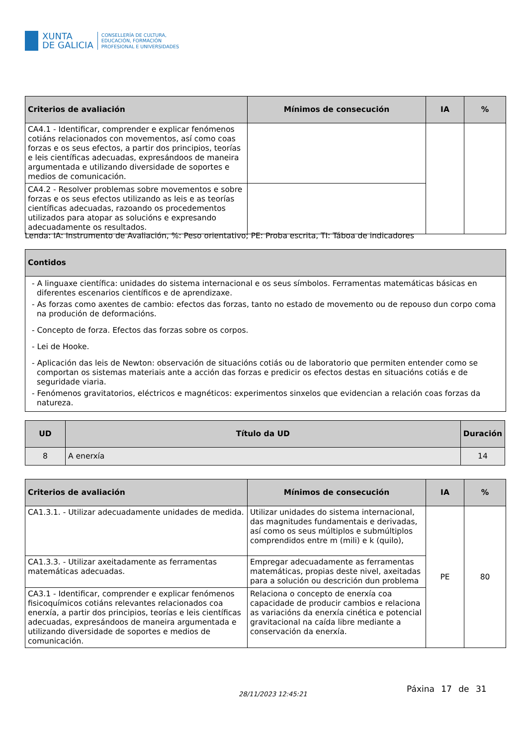XUNTA
DE GALICIA
CONSELLERÍA DE CULTURA,
EDUCACIÓN, FORMACIÓN
PROFESIONAL E UNIVERSIDADES
| Criterios de avaliación | Mínimos de consecución | IA | % |
| --- | --- | --- | --- |
| CA4.1 - Identificar, comprender e explicar fenómenos cotiáns relacionados con movementos, así como coas forzas e os seus efectos, a partir dos principios, teorías e leis científicas adecuadas, expresándoos de maneira argumentada e utilizando diversidade de soportes e medios de comunicación. | | | |
| CA4.2 - Resolver problemas sobre movementos e sobre forzas e os seus efectos utilizando as leis e as teorías científicas adecuadas, razoando os procedementos utilizados para atopar as solucións e expresando adecuadamente os resultados. | | | |
Lenda: IA: Instrumento de Avaliación, %: Peso orientativo; PE: Proba escrita, TI: Táboa de indicadores
| Contidos |
| --- |
| - A linguaxe científica: unidades do sistema internacional e os seus símbolos. Ferramentas matemáticas básicas en diferentes escenarios científicos e de aprendizaxe. - As forzas como axentes de cambio: efectos das forzas, tanto no estado de movemento ou de repouso dun corpo coma na produción de deformacións. - Concepto de forza. Efectos das forzas sobre os corpos. - Lei de Hooke. - Aplicación das leis de Newton: observación de situacións cotiás ou de laboratorio que permiten entender como se comportan os sistemas materiais ante a acción das forzas e predicir os efectos destas en situacións cotiás e de seguridade viaria. - Fenómenos gravitatorios, eléctricos e magnéticos: experimentos sinxelos que evidencian a relación coas forzas da natureza. |
| UD | Título da UD | Duración |
| --- | --- | --- |
| 8 | A enerxía | 14 |
| Criterios de avaliación | Mínimos de consecución | IA | % |
| --- | --- | --- | --- |
| CA1.3.1. - Utilizar adecuadamente unidades de medida. | Utilizar unidades do sistema internacional, das magnitudes fundamentais e derivadas, así como os seus múltiplos e submúltiplos comprendidos entre m (mili) e k (quilo), | PE | 80 |
| CA1.3.3. - Utilizar axeitadamente as ferramentas matemáticas adecuadas. | Empregar adecuadamente as ferramentas matemáticas, propias deste nivel, axeitadas para a solución ou descrición dun problema | | |
| CA3.1 - Identificar, comprender e explicar fenómenos fisicoquímicos cotiáns relevantes relacionados coa enerxía, a partir dos principios, teorías e leis científicas adecuadas, expresándoos de maneira argumentada e utilizando diversidade de soportes e medios de comunicación. | Relaciona o concepto de enerxía coa capacidade de producir cambios e relaciona as variacións da enerxía cinética e potencial gravitacional na caída libre mediante a conservación da enerxía. | | |
28/11/2023 12:45:21
Páxina 17 de 31